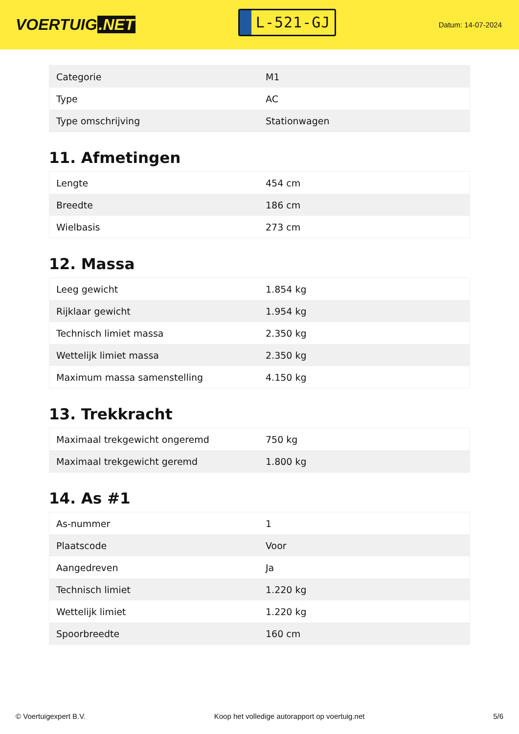VOERTUIG.NET
L-521-GJ
Datum: 14-07-2024
| Categorie | M1 |
| Type | AC |
| Type omschrijving | Stationwagen |
11. Afmetingen
| Lengte | 454 cm |
| Breedte | 186 cm |
| Wielbasis | 273 cm |
12. Massa
| Leeg gewicht | 1.854 kg |
| Rijklaar gewicht | 1.954 kg |
| Technisch limiet massa | 2.350 kg |
| Wettelijk limiet massa | 2.350 kg |
| Maximum massa samenstelling | 4.150 kg |
13. Trekkracht
| Maximaal trekgewicht ongeremd | 750 kg |
| Maximaal trekgewicht geremd | 1.800 kg |
14. As #1
| As-nummer | 1 |
| Plaatscode | Voor |
| Aangedreven | Ja |
| Technisch limiet | 1.220 kg |
| Wettelijk limiet | 1.220 kg |
| Spoorbreedte | 160 cm |
© Voertuigexpert B.V. Koop het volledige autorapport op voertuig.net 5/6